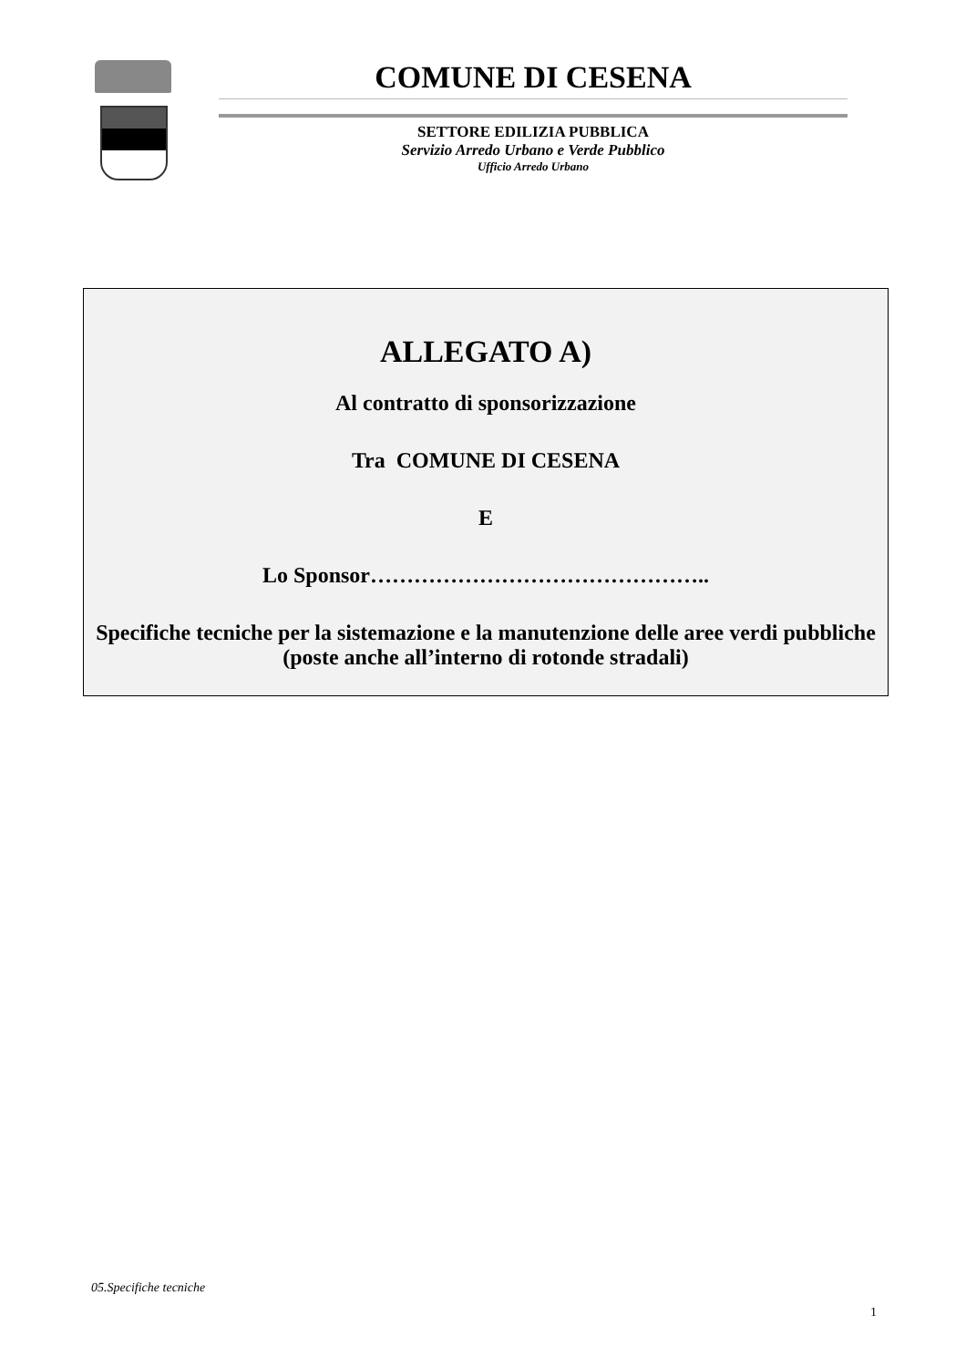COMUNE DI CESENA
SETTORE EDILIZIA PUBBLICA
Servizio Arredo Urbano e Verde Pubblico
Ufficio Arredo Urbano
ALLEGATO A)
Al contratto di sponsorizzazione
Tra COMUNE DI CESENA
E
Lo Sponsor………………………………………..
Specifiche tecniche per la sistemazione e la manutenzione delle aree verdi pubbliche (poste anche all’interno di rotonde stradali)
05.Specifiche tecniche
1